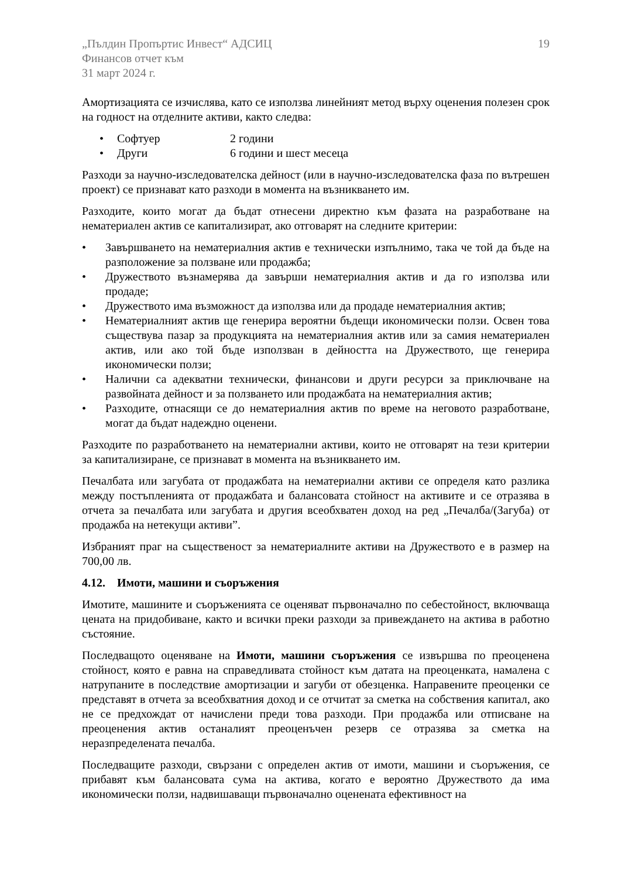„Пълдин Пропъртис Инвест“ АДСИЦ
Финансов отчет към
31 март 2024 г.
19
Амортизацията се изчислява, като се използва линейният метод върху оценения полезен срок на годност на отделните активи, както следва:
• Софтуер 2 години
• Други 6 години и шест месеца
Разходи за научно-изследователска дейност (или в научно-изследователска фаза по вътрешен проект) се признават като разходи в момента на възникването им.
Разходите, които могат да бъдат отнесени директно към фазата на разработване на нематериален актив се капитализират, ако отговарят на следните критерии:
• Завършването на нематериалния актив е технически изпълнимо, така че той да бъде на разположение за ползване или продажба;
• Дружеството възнамерява да завърши нематериалния актив и да го използва или продаде;
• Дружеството има възможност да използва или да продаде нематериалния актив;
• Нематериалният актив ще генерира вероятни бъдещи икономически ползи. Освен това съществува пазар за продукцията на нематериалния актив или за самия нематериален актив, или ако той бъде използван в дейността на Дружеството, ще генерира икономически ползи;
• Налични са адекватни технически, финансови и други ресурси за приключване на развойната дейност и за ползването или продажбата на нематериалния актив;
• Разходите, отнасящи се до нематериалния актив по време на неговото разработване, могат да бъдат надеждно оценени.
Разходите по разработването на нематериални активи, които не отговарят на тези критерии за капитализиране, се признават в момента на възникването им.
Печалбата или загубата от продажбата на нематериални активи се определя като разлика между постъпленията от продажбата и балансовата стойност на активите и се отразява в отчета за печалбата или загубата и другия всеобхватен доход на ред „Печалба/(Загуба) от продажба на нетекущи активи”.
Избраният праг на същественост за нематериалните активи на Дружеството е в размер на 700,00 лв.
4.12. Имоти, машини и съоръжения
Имотите, машините и съоръженията се оценяват първоначално по себестойност, включваща цената на придобиване, както и всички преки разходи за привеждането на актива в работно състояние.
Последващото оценяване на Имоти, машини съоръжения се извършва по преоценена стойност, която е равна на справедливата стойност към датата на преоценката, намалена с натрупаните в последствие амортизации и загуби от обезценка. Направените преоценки се представят в отчета за всеобхватния доход и се отчитат за сметка на собствения капитал, ако не се предхождат от начислени преди това разходи. При продажба или отписване на преоценения актив останалият преоценъчен резерв се отразява за сметка на неразпределената печалба.
Последващите разходи, свързани с определен актив от имоти, машини и съоръжения, се прибавят към балансовата сума на актива, когато е вероятно Дружеството да има икономически ползи, надвишаващи първоначално оценената ефективност на